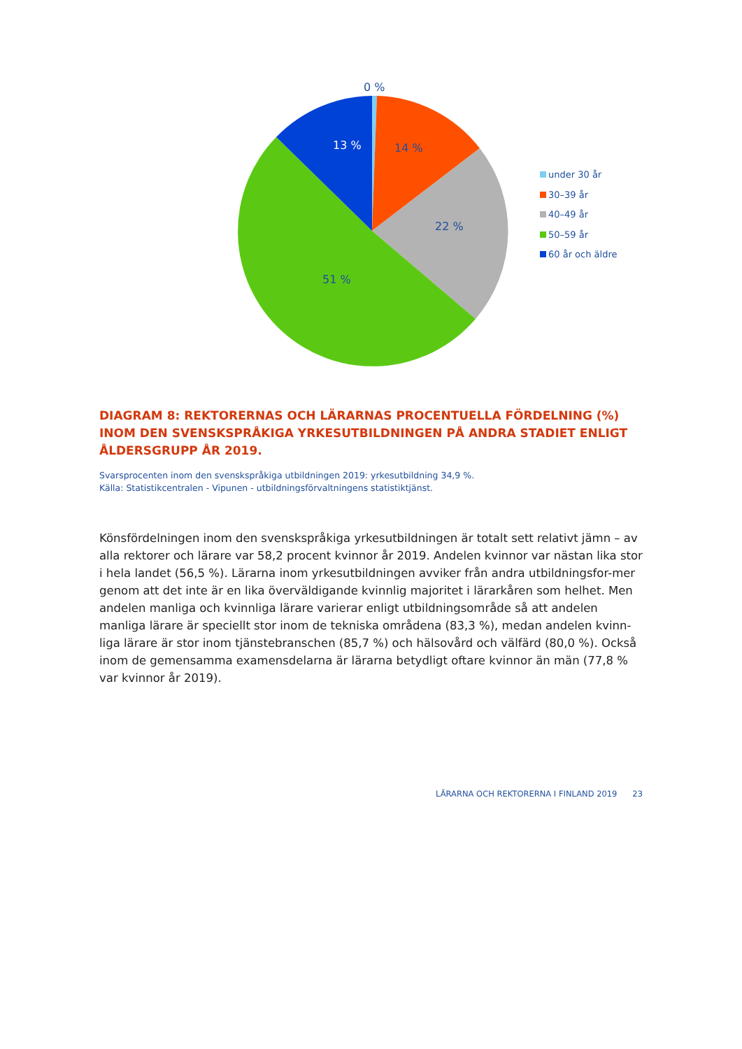0 %
13 %
14 %
22 %
51 %
under 30 år
30–39 år
40–49 år
50–59 år
60 år och äldre
DIAGRAM 8: REKTORERNAS OCH LÄRARNAS PROCENTUELLA FÖRDELNING (%) INOM DEN SVENSKSPRÅKIGA YRKESUTBILDNINGEN PÅ ANDRA STADIET ENLIGT ÅLDERSGRUPP ÅR 2019.
Svarsprocenten inom den svenskspråkiga utbildningen 2019: yrkesutbildning 34,9 %.
Källa: Statistikcentralen - Vipunen - utbildningsförvaltningens statistiktjänst.
Könsfördelningen inom den svenskspråkiga yrkesutbildningen är totalt sett relativt jämn – av alla rektorer och lärare var 58,2 procent kvinnor år 2019. Andelen kvinnor var nästan lika stor i hela landet (56,5 %). Lärarna inom yrkesutbildningen avviker från andra utbildningsfor-mer genom att det inte är en lika överväldigande kvinnlig majoritet i lärarkåren som helhet. Men andelen manliga och kvinnliga lärare varierar enligt utbildningsområde så att andelen manliga lärare är speciellt stor inom de tekniska områdena (83,3 %), medan andelen kvinn-liga lärare är stor inom tjänstebranschen (85,7 %) och hälsovård och välfärd (80,0 %). Också inom de gemensamma examensdelarna är lärarna betydligt oftare kvinnor än män (77,8 % var kvinnor år 2019).
LÄRARNA OCH REKTORERNA I FINLAND 2019 23